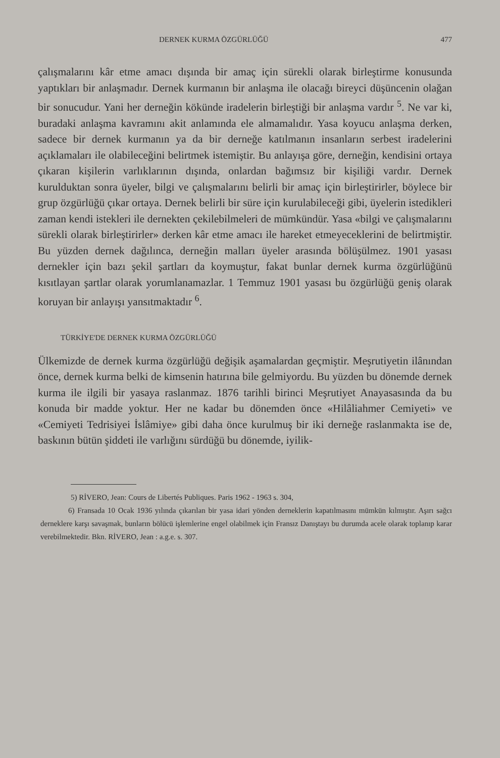DERNEK KURMA ÖZGÜRLÜĞÜ 477
çalışmalarını kâr etme amacı dışında bir amaç için sürekli olarak birleştirme konusunda yaptıkları bir anlaşmadır. Dernek kurmanın bir anlaşma ile olacağı bireyci düşüncenin olağan bir sonucudur. Yani her derneğin kökünde iradelerin birleştiği bir anlaşma vardır <sup>5</sup>. Ne var ki, buradaki anlaşma kavramını akit anlamında ele almamalıdır. Yasa koyucu anlaşma derken, sadece bir dernek kurmanın ya da bir derneğe katılmanın insanların serbest iradelerini açıklamaları ile olabileceğini belirtmek istemiştir. Bu anlayışa göre, derneğin, kendisini ortaya çıkaran kişilerin varlıklarının dışında, onlardan bağımsız bir kişiliği vardır. Dernek kurulduktan sonra üyeler, bilgi ve çalışmalarını belirli bir amaç için birleştirirler, böylece bir grup özgürlüğü çıkar ortaya. Dernek belirli bir süre için kurulabileceği gibi, üyelerin istedikleri zaman kendi istekleri ile dernekten çekilebilmeleri de mümkündür. Yasa «bilgi ve çalışmalarını sürekli olarak birleştirirler» derken kâr etme amacı ile hareket etmeyeceklerini de belirtmiştir. Bu yüzden dernek dağılınca, derneğin malları üyeler arasında bölüşülmez. 1901 yasası dernekler için bazı şekil şartları da koymuştur, fakat bunlar dernek kurma özgürlüğünü kısıtlayan şartlar olarak yorumlanamazlar. 1 Temmuz 1901 yasası bu özgürlüğü geniş olarak koruyan bir anlayışı yansıtmaktadır <sup>6</sup>.
TÜRKİYE'DE DERNEK KURMA ÖZGÜRLÜĞÜ
Ülkemizde de dernek kurma özgürlüğü değişik aşamalardan geçmiştir. Meşrutiyetin ilânından önce, dernek kurma belki de kimsenin hatırına bile gelmiyordu. Bu yüzden bu dönemde dernek kurma ile ilgili bir yasaya raslanmaz. 1876 tarihli birinci Meşrutiyet Anayasasında da bu konuda bir madde yoktur. Her ne kadar bu dönemden önce «Hilâliahmer Cemiyeti» ve «Cemiyeti Tedrisiyei İslâmiye» gibi daha önce kurulmuş bir iki derneğe raslanmakta ise de, baskının bütün şiddeti ile varlığını sürdüğü bu dönemde, iyilik-
5) RİVERO, Jean: Cours de Libertés Publiques. Paris 1962 - 1963 s. 304,
6) Fransada 10 Ocak 1936 yılında çıkarılan bir yasa idari yönden derneklerin kapatılmasını mümkün kılmıştır. Aşırı sağcı derneklere karşı savaşmak, bunların bölücü işlemlerine engel olabilmek için Fransız Danıştayı bu durumda acele olarak toplanıp karar verebilmektedir. Bkn. RİVERO, Jean : a.g.e. s. 307.